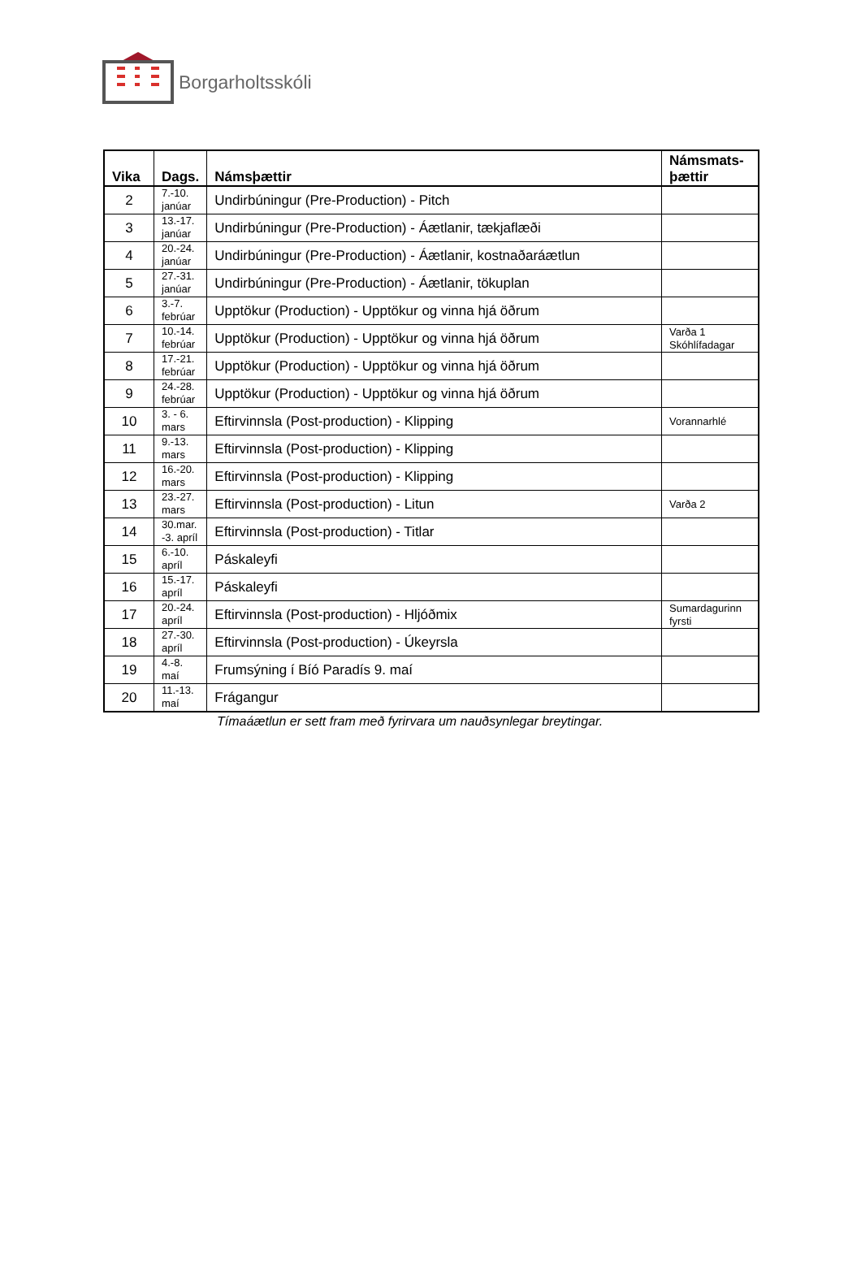Borgarholtsskóli
| Vika | Dags. | Námsþættir | Námsmats- þættir |
| --- | --- | --- | --- |
| 2 | 7.-10. janúar | Undirbúningur (Pre-Production) - Pitch | |
| 3 | 13.-17. janúar | Undirbúningur (Pre-Production) - Áætlanir, tækjaflæði | |
| 4 | 20.-24. janúar | Undirbúningur (Pre-Production) - Áætlanir, kostnaðaráætlun | |
| 5 | 27.-31. janúar | Undirbúningur (Pre-Production) - Áætlanir, tökuplan | |
| 6 | 3.-7. febrúar | Upptökur (Production) - Upptökur og vinna hjá öðrum | |
| 7 | 10.-14. febrúar | Upptökur (Production) - Upptökur og vinna hjá öðrum | Varða 1 Skóhlífadagar |
| 8 | 17.-21. febrúar | Upptökur (Production) - Upptökur og vinna hjá öðrum | |
| 9 | 24.-28. febrúar | Upptökur (Production) - Upptökur og vinna hjá öðrum | |
| 10 | 3. - 6. mars | Eftirvinnsla (Post-production) - Klipping | Vorannarhlé |
| 11 | 9.-13. mars | Eftirvinnsla (Post-production) - Klipping | |
| 12 | 16.-20. mars | Eftirvinnsla (Post-production) - Klipping | |
| 13 | 23.-27. mars | Eftirvinnsla (Post-production) - Litun | Varða 2 |
| 14 | 30.mar. -3. apríl | Eftirvinnsla (Post-production) - Titlar | |
| 15 | 6.-10. apríl | Páskaleyfi | |
| 16 | 15.-17. apríl | Páskaleyfi | |
| 17 | 20.-24. apríl | Eftirvinnsla (Post-production) - Hljóðmix | Sumardagurinn fyrsti |
| 18 | 27.-30. apríl | Eftirvinnsla (Post-production) - Úkeyrsla | |
| 19 | 4.-8. maí | Frumsýning í Bíó Paradís 9. maí | |
| 20 | 11.-13. maí | Frágangur | |
Tímaáætlun er sett fram með fyrirvara um nauðsynlegar breytingar.